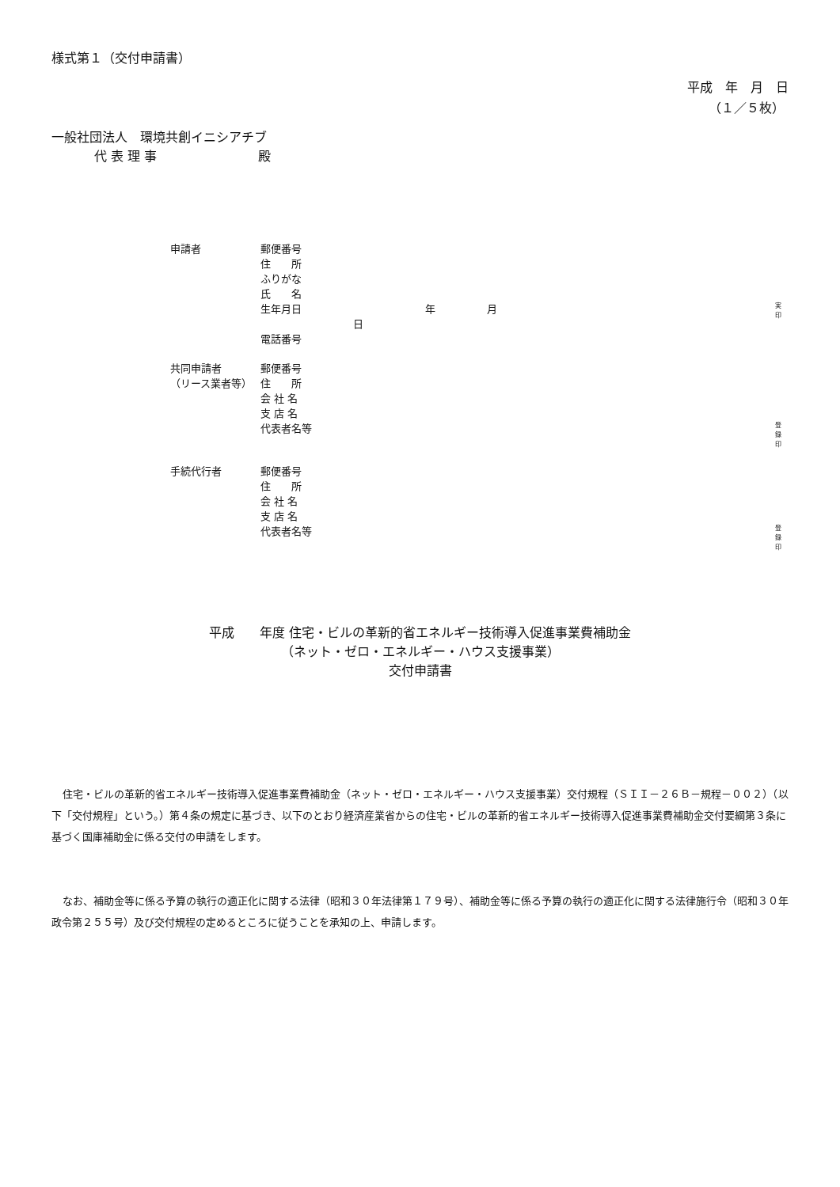様式第１（交付申請書）
平成　年　月　日
（１／５枚）
一般社団法人　環境共創イニシアチブ
代 表 理 事　　　　　　　　殿
| 申請者 | 郵便番号 | | |
| | 住 所 | | |
| | ふりがな | | |
| | 氏 名 | | |
| | 生年月日 | 年 月 日 | 実 印 |
| | 電話番号 | | |
| 共同申請者 | 郵便番号 | | |
| （リース業者等） | 住 所 | | |
| | 会 社 名 | | |
| | 支 店 名 | | |
| | 代表者名等 | | 登 録 印 |
| 手続代行者 | 郵便番号 | | |
| | 住 所 | | |
| | 会 社 名 | | |
| | 支 店 名 | | |
| | 代表者名等 | | 登 録 印 |
平成　　年度 住宅・ビルの革新的省エネルギー技術導入促進事業費補助金
（ネット・ゼロ・エネルギー・ハウス支援事業）
交付申請書
住宅・ビルの革新的省エネルギー技術導入促進事業費補助金（ネット・ゼロ・エネルギー・ハウス支援事業）交付規程（ＳＩＩ－２６Ｂ－規程－００２）（以下「交付規程」という。）第４条の規定に基づき、以下のとおり経済産業省からの住宅・ビルの革新的省エネルギー技術導入促進事業費補助金交付要綱第３条に基づく国庫補助金に係る交付の申請をします。
なお、補助金等に係る予算の執行の適正化に関する法律（昭和３０年法律第１７９号）、補助金等に係る予算の執行の適正化に関する法律施行令（昭和３０年政令第２５５号）及び交付規程の定めるところに従うことを承知の上、申請します。